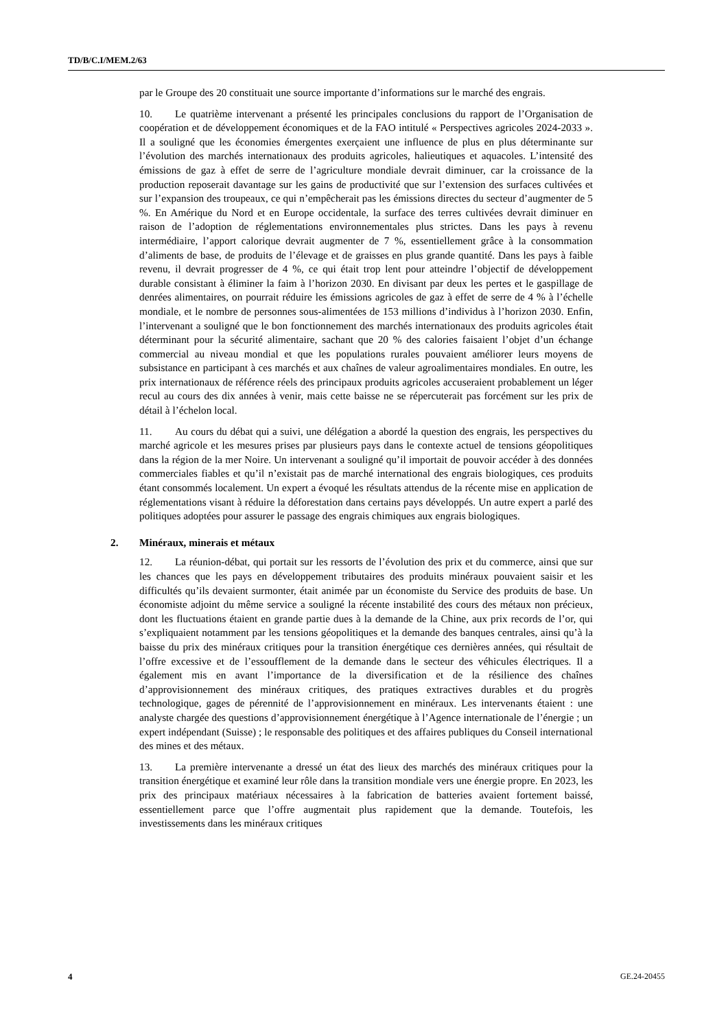TD/B/C.I/MEM.2/63
par le Groupe des 20 constituait une source importante d’informations sur le marché des engrais.
10. Le quatrième intervenant a présenté les principales conclusions du rapport de l’Organisation de coopération et de développement économiques et de la FAO intitulé « Perspectives agricoles 2024-2033 ». Il a souligné que les économies émergentes exerçaient une influence de plus en plus déterminante sur l’évolution des marchés internationaux des produits agricoles, halieutiques et aquacoles. L’intensité des émissions de gaz à effet de serre de l’agriculture mondiale devrait diminuer, car la croissance de la production reposerait davantage sur les gains de productivité que sur l’extension des surfaces cultivées et sur l’expansion des troupeaux, ce qui n’empêcherait pas les émissions directes du secteur d’augmenter de 5 %. En Amérique du Nord et en Europe occidentale, la surface des terres cultivées devrait diminuer en raison de l’adoption de réglementations environnementales plus strictes. Dans les pays à revenu intermédiaire, l’apport calorique devrait augmenter de 7 %, essentiellement grâce à la consommation d’aliments de base, de produits de l’élevage et de graisses en plus grande quantité. Dans les pays à faible revenu, il devrait progresser de 4 %, ce qui était trop lent pour atteindre l’objectif de développement durable consistant à éliminer la faim à l’horizon 2030. En divisant par deux les pertes et le gaspillage de denrées alimentaires, on pourrait réduire les émissions agricoles de gaz à effet de serre de 4 % à l’échelle mondiale, et le nombre de personnes sous-alimentées de 153 millions d’individus à l’horizon 2030. Enfin, l’intervenant a souligné que le bon fonctionnement des marchés internationaux des produits agricoles était déterminant pour la sécurité alimentaire, sachant que 20 % des calories faisaient l’objet d’un échange commercial au niveau mondial et que les populations rurales pouvaient améliorer leurs moyens de subsistance en participant à ces marchés et aux chaînes de valeur agroalimentaires mondiales. En outre, les prix internationaux de référence réels des principaux produits agricoles accuseraient probablement un léger recul au cours des dix années à venir, mais cette baisse ne se répercuterait pas forcément sur les prix de détail à l’échelon local.
11. Au cours du débat qui a suivi, une délégation a abordé la question des engrais, les perspectives du marché agricole et les mesures prises par plusieurs pays dans le contexte actuel de tensions géopolitiques dans la région de la mer Noire. Un intervenant a souligné qu’il importait de pouvoir accéder à des données commerciales fiables et qu’il n’existait pas de marché international des engrais biologiques, ces produits étant consommés localement. Un expert a évoqué les résultats attendus de la récente mise en application de réglementations visant à réduire la déforestation dans certains pays développés. Un autre expert a parlé des politiques adoptées pour assurer le passage des engrais chimiques aux engrais biologiques.
2. Minéraux, minerais et métaux
12. La réunion-débat, qui portait sur les ressorts de l’évolution des prix et du commerce, ainsi que sur les chances que les pays en développement tributaires des produits minéraux pouvaient saisir et les difficultés qu’ils devaient surmonter, était animée par un économiste du Service des produits de base. Un économiste adjoint du même service a souligné la récente instabilité des cours des métaux non précieux, dont les fluctuations étaient en grande partie dues à la demande de la Chine, aux prix records de l’or, qui s’expliquaient notamment par les tensions géopolitiques et la demande des banques centrales, ainsi qu’à la baisse du prix des minéraux critiques pour la transition énergétique ces dernières années, qui résultait de l’offre excessive et de l’essoufflement de la demande dans le secteur des véhicules électriques. Il a également mis en avant l’importance de la diversification et de la résilience des chaînes d’approvisionnement des minéraux critiques, des pratiques extractives durables et du progrès technologique, gages de pérennité de l’approvisionnement en minéraux. Les intervenants étaient : une analyste chargée des questions d’approvisionnement énergétique à l’Agence internationale de l’énergie ; un expert indépendant (Suisse) ; le responsable des politiques et des affaires publiques du Conseil international des mines et des métaux.
13. La première intervenante a dressé un état des lieux des marchés des minéraux critiques pour la transition énergétique et examiné leur rôle dans la transition mondiale vers une énergie propre. En 2023, les prix des principaux matériaux nécessaires à la fabrication de batteries avaient fortement baissé, essentiellement parce que l’offre augmentait plus rapidement que la demande. Toutefois, les investissements dans les minéraux critiques
4 GE.24-20455